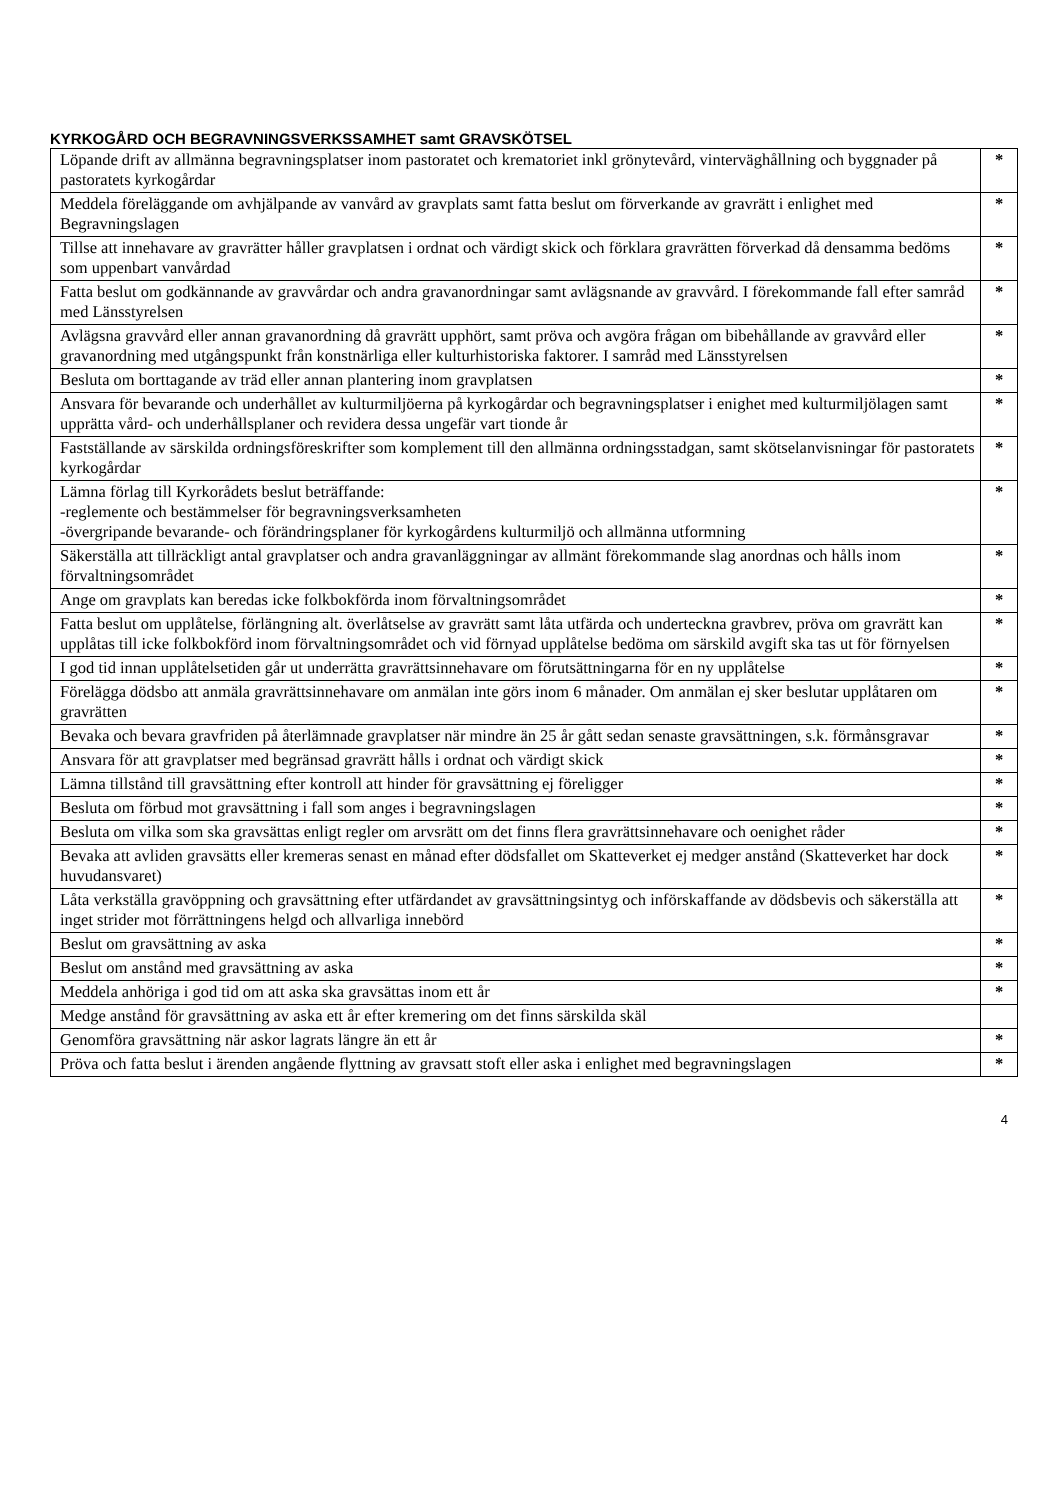KYRKOGÅRD OCH BEGRAVNINGSVERKSSAMHET samt GRAVSKÖTSEL
| Löpande drift av allmänna begravningsplatser inom pastoratet och krematoriet inkl grönytevård, vinterväghållning och byggnader på pastoratets kyrkogårdar | * |
| Meddela föreläggande om avhjälpande av vanvård av gravplats samt fatta beslut om förverkande av gravrätt i enlighet med Begravningslagen | * |
| Tillse att innehavare av gravrätter håller gravplatsen i ordnat och värdigt skick och förklara gravrätten förverkad då densamma bedöms som uppenbart vanvårdad | * |
| Fatta beslut om godkännande av gravvårdar och andra gravanordningar samt avlägsnande av gravvård. I förekommande fall efter samråd med Länsstyrelsen | * |
| Avlägsna gravvård eller annan gravanordning då gravrätt upphört, samt pröva och avgöra frågan om bibehållande av gravvård eller gravanordning med utgångspunkt från konstnärliga eller kulturhistoriska faktorer. I samråd med Länsstyrelsen | * |
| Besluta om borttagande av träd eller annan plantering inom gravplatsen | * |
| Ansvara för bevarande och underhållet av kulturmiljöerna på kyrkogårdar och begravningsplatser i enighet med kulturmiljölagen samt upprätta vård- och underhållsplaner och revidera dessa ungefär vart tionde år | * |
| Fastställande av särskilda ordningsföreskrifter som komplement till den allmänna ordningsstadgan, samt skötselanvisningar för pastoratets kyrkogårdar | * |
| Lämna förlag till Kyrkorådets beslut beträffande: -reglemente och bestämmelser för begravningsverksamheten -övergripande bevarande- och förändringsplaner för kyrkogårdens kulturmiljö och allmänna utformning | * |
| Säkerställa att tillräckligt antal gravplatser och andra gravanläggningar av allmänt förekommande slag anordnas och hålls inom förvaltningsområdet | * |
| Ange om gravplats kan beredas icke folkbokförda inom förvaltningsområdet | * |
| Fatta beslut om upplåtelse, förlängning alt. överlåtselse av gravrätt samt låta utfärda och underteckna gravbrev, pröva om gravrätt kan upplåtas till icke folkbokförd inom förvaltningsområdet och vid förnyad upplåtelse bedöma om särskild avgift ska tas ut för förnyelsen | * |
| I god tid innan upplåtelsetiden går ut underrätta gravrättsinnehavare om förutsättningarna för en ny upplåtelse | * |
| Förelägga dödsbo att anmäla gravrättsinnehavare om anmälan inte görs inom 6 månader. Om anmälan ej sker beslutar upplåtaren om gravrätten | * |
| Bevaka och bevara gravfriden på återlämnade gravplatser när mindre än 25 år gått sedan senaste gravsättningen, s.k. förmånsgravar | * |
| Ansvara för att gravplatser med begränsad gravrätt hålls i ordnat och värdigt skick | * |
| Lämna tillstånd till gravsättning efter kontroll att hinder för gravsättning ej föreligger | * |
| Besluta om förbud mot gravsättning i fall som anges i begravningslagen | * |
| Besluta om vilka som ska gravsättas enligt regler om arvsrätt om det finns flera gravrättsinnehavare och oenighet råder | * |
| Bevaka att avliden gravsätts eller kremeras senast en månad efter dödsfallet om Skatteverket ej medger anstånd (Skatteverket har dock huvudansvaret) | * |
| Låta verkställa gravöppning och gravsättning efter utfärdandet av gravsättningsintyg och införskaffande av dödsbevis och säkerställa att inget strider mot förrättningens helgd och allvarliga innebörd | * |
| Beslut om gravsättning av aska | * |
| Beslut om anstånd med gravsättning av aska | * |
| Meddela anhöriga i god tid om att aska ska gravsättas inom ett år | * |
| Medge anstånd för gravsättning av aska ett år efter kremering om det finns särskilda skäl | |
| Genomföra gravsättning när askor lagrats längre än ett år | * |
| Pröva och fatta beslut i ärenden angående flyttning av gravsatt stoft eller aska i enlighet med begravningslagen | * |
4